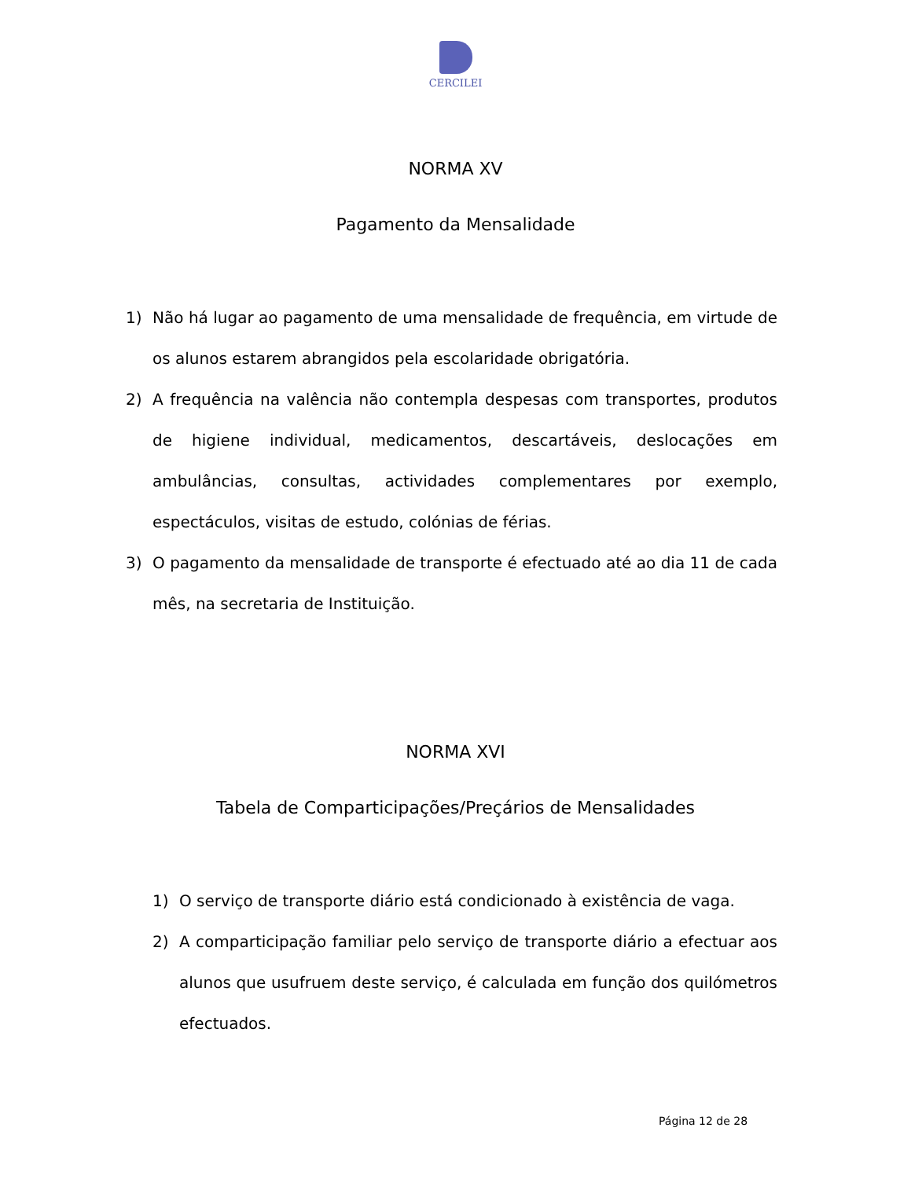CERCILEI
NORMA XV
Pagamento da Mensalidade
1) Não há lugar ao pagamento de uma mensalidade de frequência, em virtude de os alunos estarem abrangidos pela escolaridade obrigatória.
2) A frequência na valência não contempla despesas com transportes, produtos de higiene individual, medicamentos, descartáveis, deslocações em ambulâncias, consultas, actividades complementares por exemplo, espectáculos, visitas de estudo, colónias de férias.
3) O pagamento da mensalidade de transporte é efectuado até ao dia 11 de cada mês, na secretaria de Instituição.
NORMA XVI
Tabela de Comparticipações/Preçários de Mensalidades
1) O serviço de transporte diário está condicionado à existência de vaga.
2) A comparticipação familiar pelo serviço de transporte diário a efectuar aos alunos que usufruem deste serviço, é calculada em função dos quilómetros efectuados.
Página 12 de 28